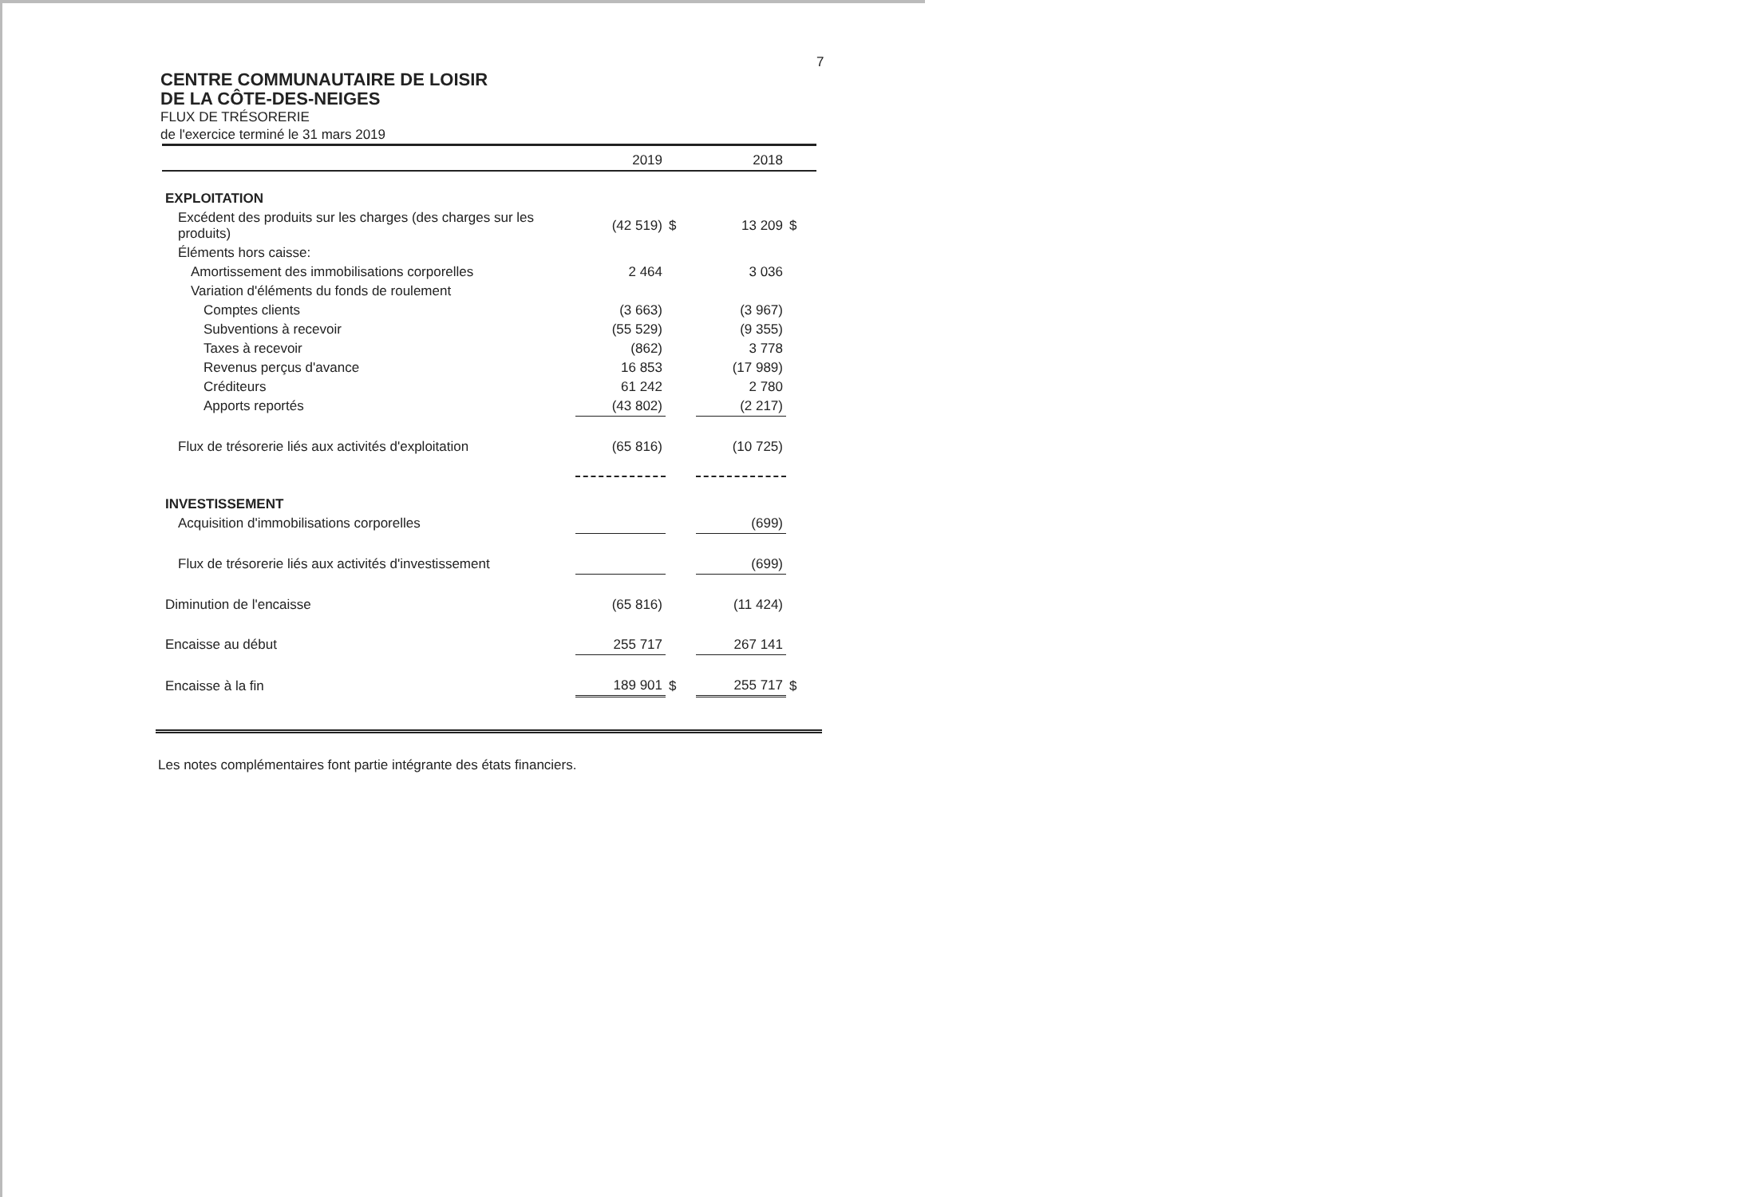7
CENTRE COMMUNAUTAIRE DE LOISIR
DE LA CÔTE-DES-NEIGES
FLUX DE TRÉSORERIE
de l'exercice terminé le 31 mars 2019
| | 2019 | | 2018 | |
| --- | --- | --- | --- | --- |
| EXPLOITATION | | | | |
| Excédent des produits sur les charges (des charges sur les produits) | (42 519) | $ | 13 209 | $ |
| Éléments hors caisse: | | | | |
| Amortissement des immobilisations corporelles | 2 464 | | 3 036 | |
| Variation d'éléments du fonds de roulement | | | | |
| Comptes clients | (3 663) | | (3 967) | |
| Subventions à recevoir | (55 529) | | (9 355) | |
| Taxes à recevoir | (862) | | 3 778 | |
| Revenus perçus d'avance | 16 853 | | (17 989) | |
| Créditeurs | 61 242 | | 2 780 | |
| Apports reportés | (43 802) | | (2 217) | |
| Flux de trésorerie liés aux activités d'exploitation | (65 816) | | (10 725) | |
| INVESTISSEMENT | | | | |
| Acquisition d'immobilisations corporelles | | | (699) | |
| Flux de trésorerie liés aux activités d'investissement | | | (699) | |
| Diminution de l'encaisse | (65 816) | | (11 424) | |
| Encaisse au début | 255 717 | | 267 141 | |
| Encaisse à la fin | 189 901 | $ | 255 717 | $ |
Les notes complémentaires font partie intégrante des états financiers.